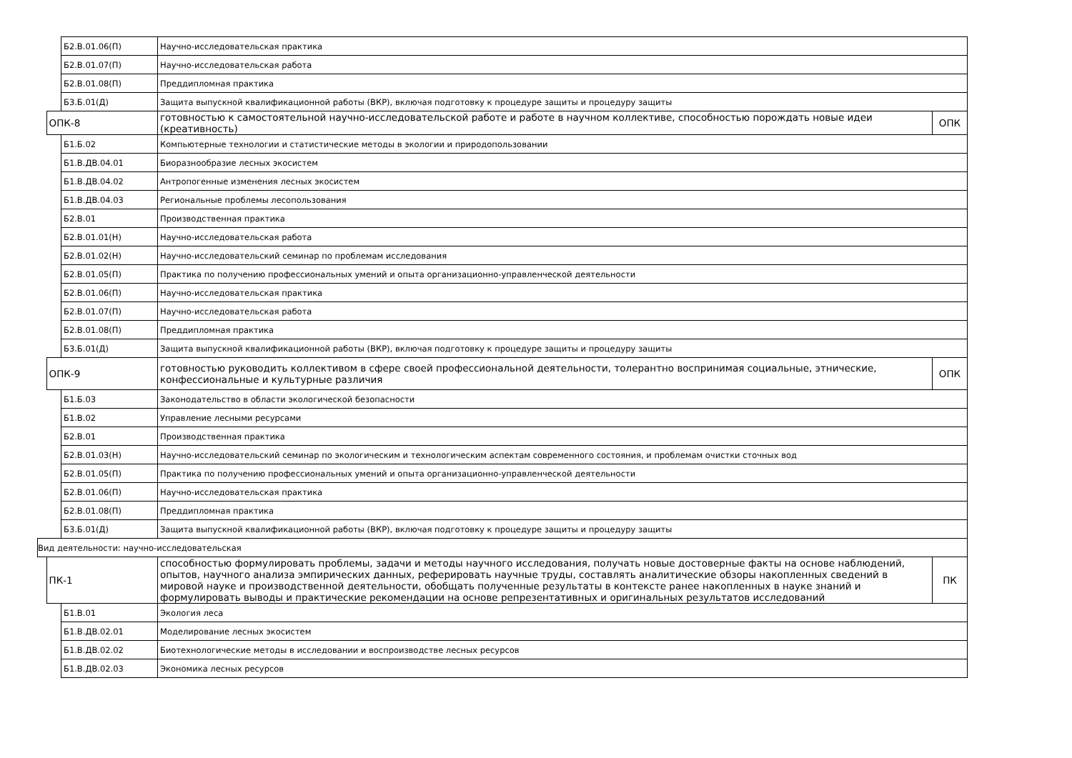| | | Б2.В.01.06(П) | Научно-исследовательская практика | |
| | | Б2.В.01.07(П) | Научно-исследовательская работа | |
| | | Б2.В.01.08(П) | Преддипломная практика | |
| | | Б3.Б.01(Д) | Защита выпускной квалификационной работы (ВКР), включая подготовку к процедуре защиты и процедуру защиты | |
| | ОПК-8 | | готовностью к самостоятельной научно-исследовательской работе и работе в научном коллективе, способностью порождать новые идеи (креативность) | ОПК |
| | | Б1.Б.02 | Компьютерные технологии и статистические методы в экологии и природопользовании | |
| | | Б1.В.ДВ.04.01 | Биоразнообразие лесных экосистем | |
| | | Б1.В.ДВ.04.02 | Антропогенные изменения лесных экосистем | |
| | | Б1.В.ДВ.04.03 | Региональные проблемы лесопользования | |
| | | Б2.В.01 | Производственная практика | |
| | | Б2.В.01.01(Н) | Научно-исследовательская работа | |
| | | Б2.В.01.02(Н) | Научно-исследовательский семинар по проблемам исследования | |
| | | Б2.В.01.05(П) | Практика по получению профессиональных умений и опыта организационно-управленческой деятельности | |
| | | Б2.В.01.06(П) | Научно-исследовательская практика | |
| | | Б2.В.01.07(П) | Научно-исследовательская работа | |
| | | Б2.В.01.08(П) | Преддипломная практика | |
| | | Б3.Б.01(Д) | Защита выпускной квалификационной работы (ВКР), включая подготовку к процедуре защиты и процедуру защиты | |
| | ОПК-9 | | готовностью руководить коллективом в сфере своей профессиональной деятельности, толерантно воспринимая социальные, этнические, конфессиональные и культурные различия | ОПК |
| | | Б1.Б.03 | Законодательство в области экологической безопасности | |
| | | Б1.В.02 | Управление лесными ресурсами | |
| | | Б2.В.01 | Производственная практика | |
| | | Б2.В.01.03(Н) | Научно-исследовательский семинар по экологическим и технологическим аспектам современного состояния, и проблемам очистки сточных вод | |
| | | Б2.В.01.05(П) | Практика по получению профессиональных умений и опыта организационно-управленческой деятельности | |
| | | Б2.В.01.06(П) | Научно-исследовательская практика | |
| | | Б2.В.01.08(П) | Преддипломная практика | |
| | | Б3.Б.01(Д) | Защита выпускной квалификационной работы (ВКР), включая подготовку к процедуре защиты и процедуру защиты | |
| Вид деятельности: научно-исследовательская | | | | |
| | ПК-1 | | способностью формулировать проблемы, задачи и методы научного исследования, получать новые достоверные факты на основе наблюдений, опытов, научного анализа эмпирических данных, реферировать научные труды, составлять аналитические обзоры накопленных сведений в мировой науке и производственной деятельности, обобщать полученные результаты в контексте ранее накопленных в науке знаний и формулировать выводы и практические рекомендации на основе репрезентативных и оригинальных результатов исследований | ПК |
| | | Б1.В.01 | Экология леса | |
| | | Б1.В.ДВ.02.01 | Моделирование лесных экосистем | |
| | | Б1.В.ДВ.02.02 | Биотехнологические методы в исследовании и воспроизводстве лесных ресурсов | |
| | | Б1.В.ДВ.02.03 | Экономика лесных ресурсов | |